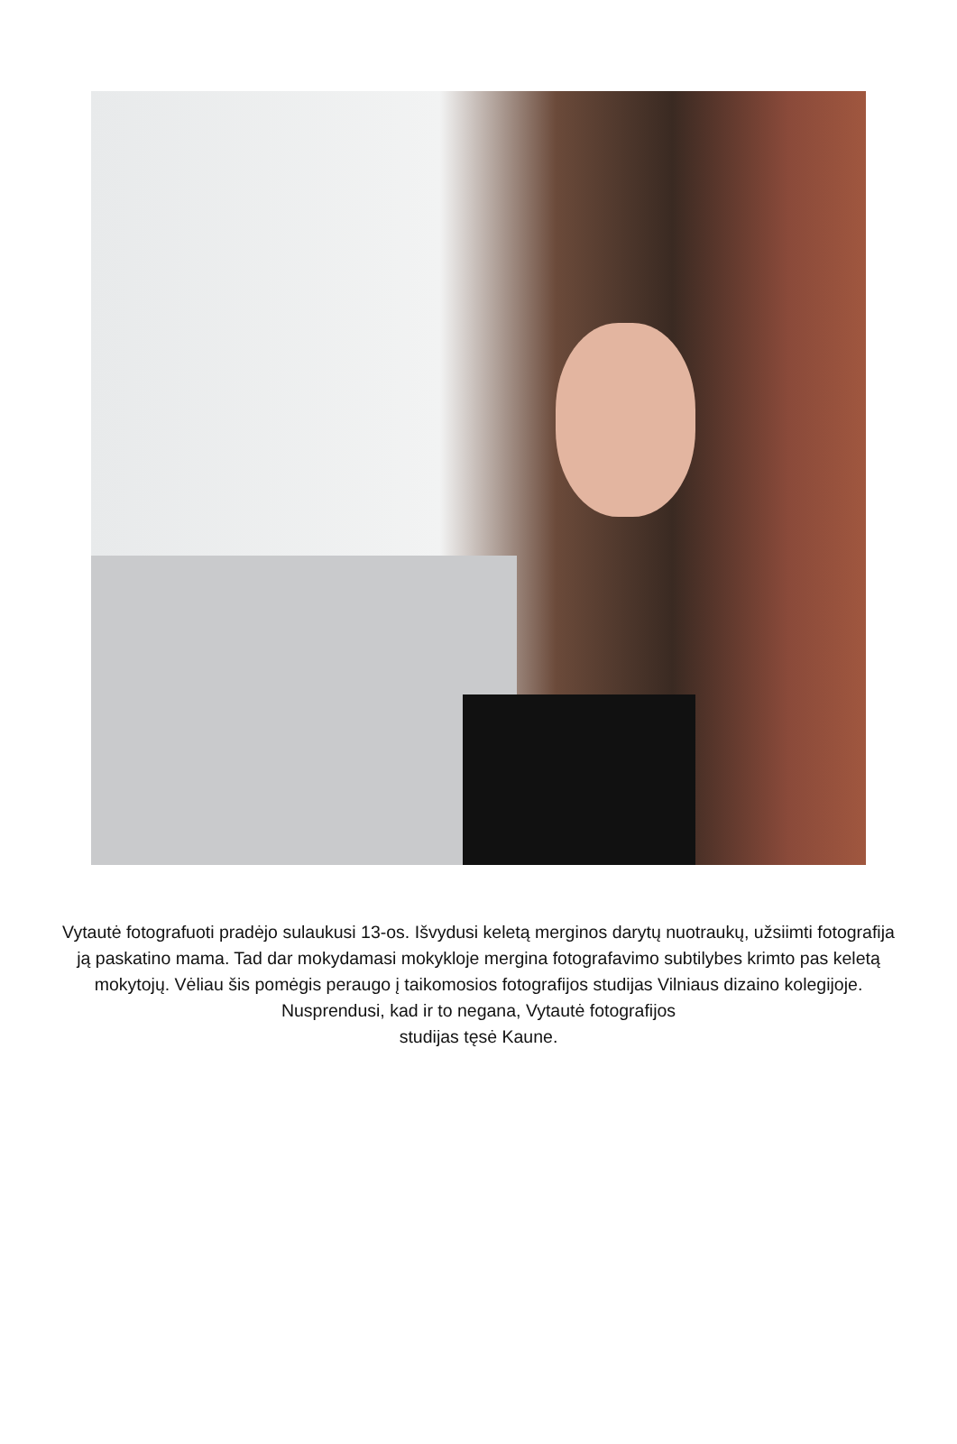Vytautė fotografuoti pradėjo sulaukusi 13-os. Išvydusi keletą merginos darytų nuotraukų, užsiimti fotografija ją paskatino mama. Tad dar mokydamasi mokykloje mergina fotografavimo subtilybes krimto pas keletą mokytojų. Vėliau šis pomėgis peraugo į taikomosios fotografijos studijas Vilniaus dizaino kolegijoje. Nusprendusi, kad ir to negana, Vytautė fotografijos
studijas tęsė Kaune.